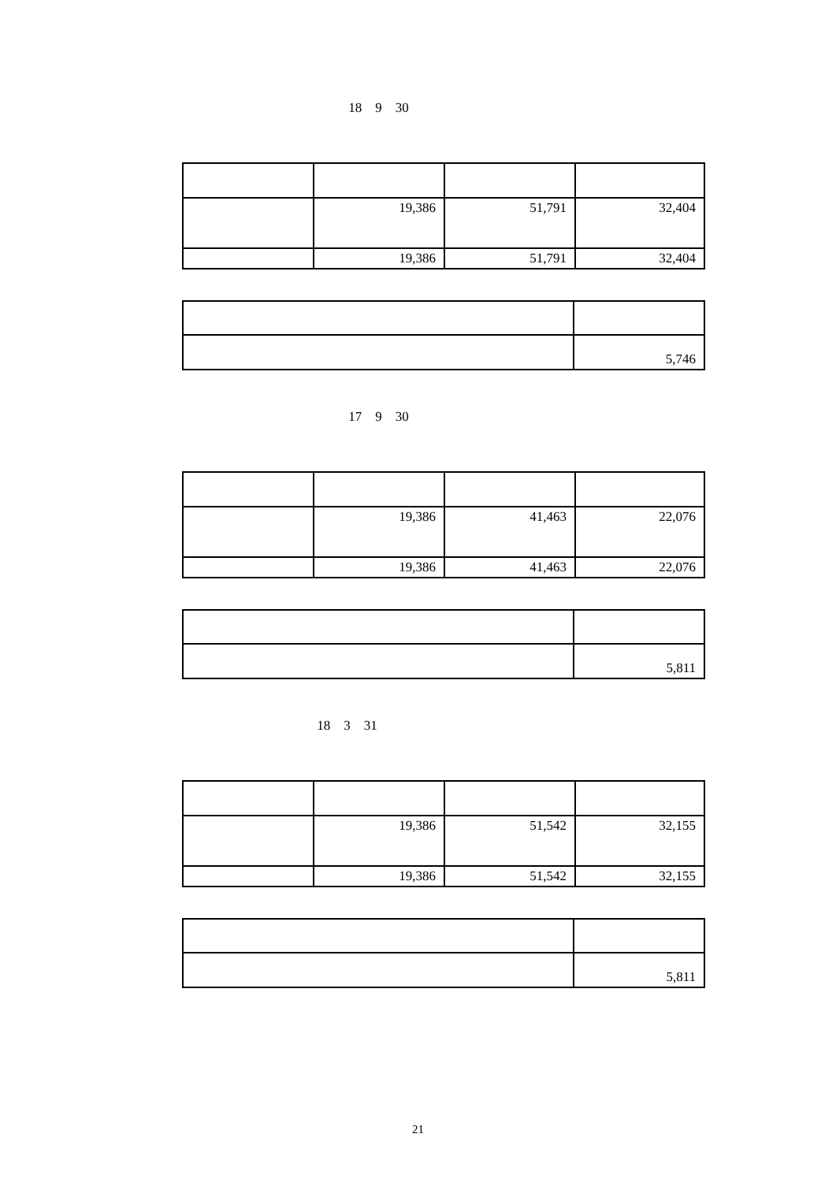18　9　30
| | 19,386 | 51,791 | 32,404 |
| | 19,386 | 51,791 | 32,404 |
| | 5,746 |
17　9　30
| | 19,386 | 41,463 | 22,076 |
| | 19,386 | 41,463 | 22,076 |
| | 5,811 |
18　3　31
| | 19,386 | 51,542 | 32,155 |
| | 19,386 | 51,542 | 32,155 |
| | 5,811 |
21